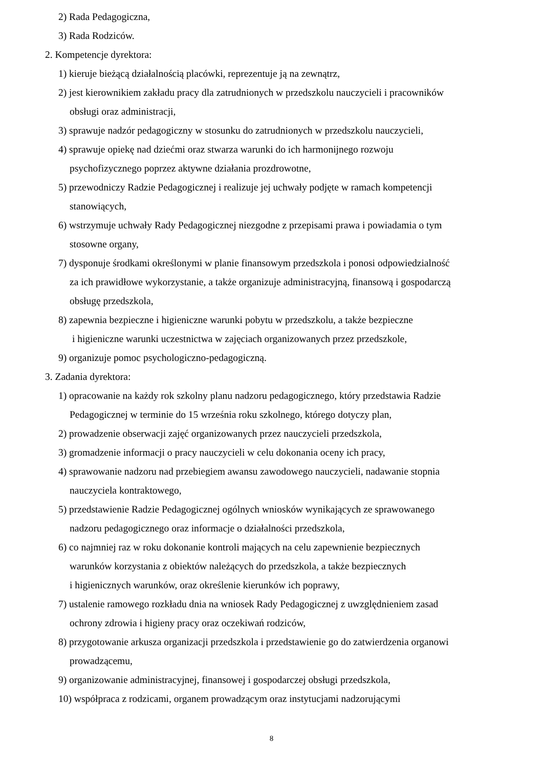2) Rada Pedagogiczna,
3) Rada Rodziców.
2. Kompetencje dyrektora:
1) kieruje bieżącą działalnością placówki, reprezentuje ją na zewnątrz,
2) jest kierownikiem zakładu pracy dla zatrudnionych w przedszkolu nauczycieli i pracowników
obsługi oraz administracji,
3) sprawuje nadzór pedagogiczny w stosunku do zatrudnionych w przedszkolu nauczycieli,
4) sprawuje opiekę nad dziećmi oraz stwarza warunki do ich harmonijnego rozwoju
psychofizycznego poprzez aktywne działania prozdrowotne,
5) przewodniczy Radzie Pedagogicznej i realizuje jej uchwały podjęte w ramach kompetencji
stanowiących,
6) wstrzymuje uchwały Rady Pedagogicznej niezgodne z przepisami prawa i powiadamia o tym
stosowne organy,
7) dysponuje środkami określonymi w planie finansowym przedszkola i ponosi odpowiedzialność
za ich prawidłowe wykorzystanie, a także organizuje administracyjną, finansową i gospodarczą
obsługę przedszkola,
8) zapewnia bezpieczne i higieniczne warunki pobytu w przedszkolu, a także bezpieczne
i higieniczne warunki uczestnictwa w zajęciach organizowanych przez przedszkole,
9) organizuje pomoc psychologiczno-pedagogiczną.
3. Zadania dyrektora:
1) opracowanie na każdy rok szkolny planu nadzoru pedagogicznego, który przedstawia Radzie
Pedagogicznej w terminie do 15 września roku szkolnego, którego dotyczy plan,
2) prowadzenie obserwacji zajęć organizowanych przez nauczycieli przedszkola,
3) gromadzenie informacji o pracy nauczycieli w celu dokonania oceny ich pracy,
4) sprawowanie nadzoru nad przebiegiem awansu zawodowego nauczycieli, nadawanie stopnia
nauczyciela kontraktowego,
5) przedstawienie Radzie Pedagogicznej ogólnych wniosków wynikających ze sprawowanego
nadzoru pedagogicznego oraz informacje o działalności przedszkola,
6) co najmniej raz w roku dokonanie kontroli mających na celu zapewnienie bezpiecznych
warunków korzystania z obiektów należących do przedszkola, a także bezpiecznych
i higienicznych warunków, oraz określenie kierunków ich poprawy,
7) ustalenie ramowego rozkładu dnia na wniosek Rady Pedagogicznej z uwzględnieniem zasad
ochrony zdrowia i higieny pracy oraz oczekiwań rodziców,
8) przygotowanie arkusza organizacji przedszkola i przedstawienie go do zatwierdzenia organowi
prowadzącemu,
9) organizowanie administracyjnej, finansowej i gospodarczej obsługi przedszkola,
10) współpraca z rodzicami, organem prowadzącym oraz instytucjami nadzorującymi
8